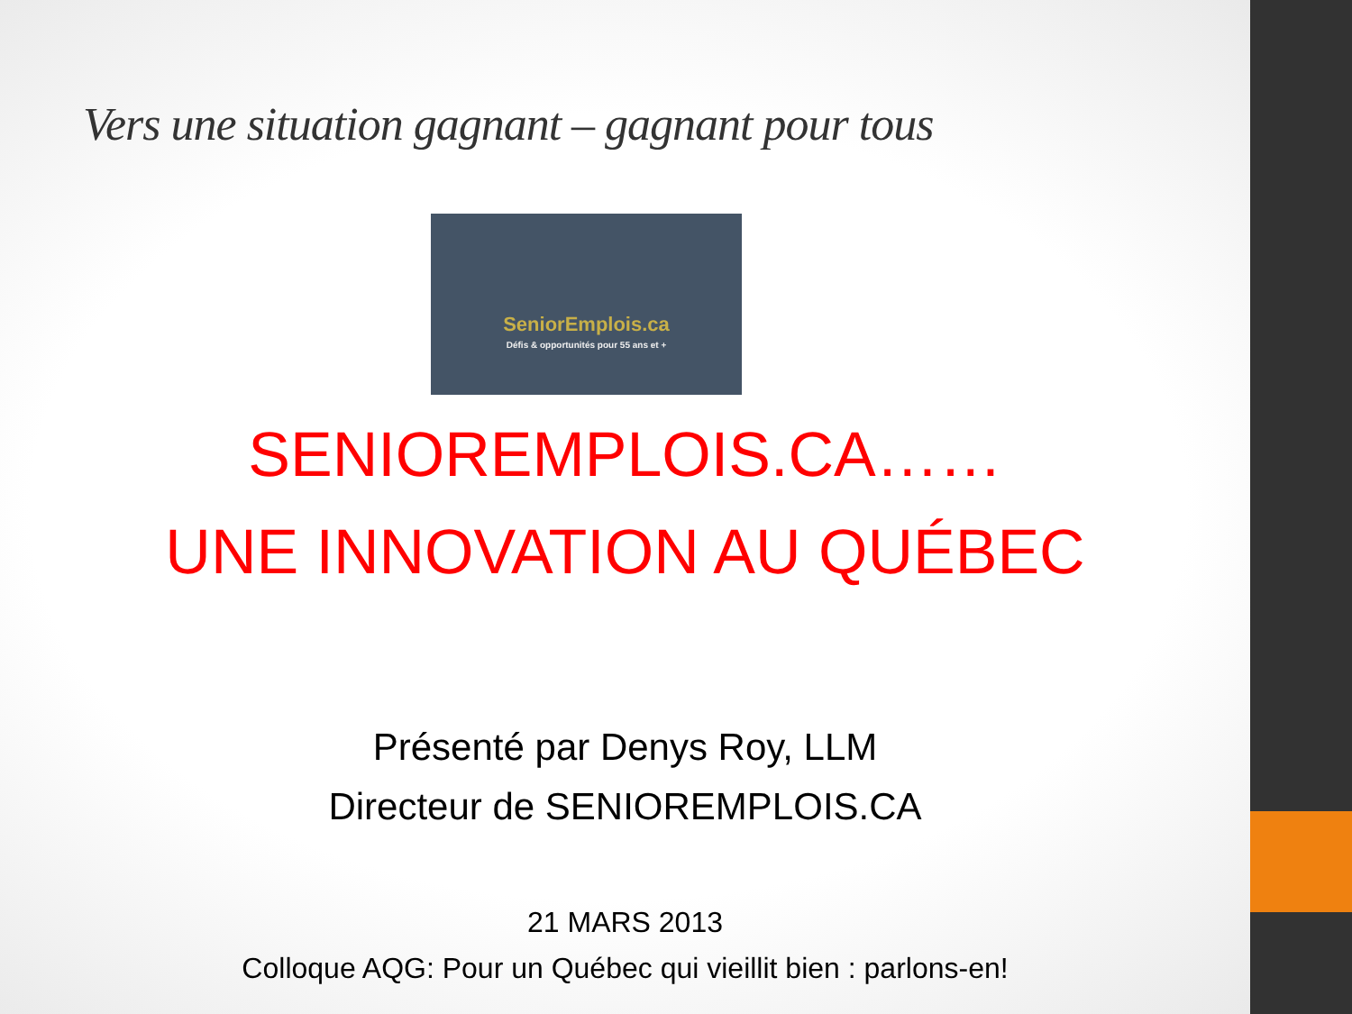Vers une situation gagnant – gagnant pour tous
SeniorEmplois.ca
Défis & opportunités pour 55 ans et +
SENIOREMPLOIS.CA……
UNE INNOVATION AU QUÉBEC
Présenté par Denys Roy, LLM
Directeur de SENIOREMPLOIS.CA
21 MARS 2013
Colloque AQG: Pour un Québec qui vieillit bien : parlons-en!